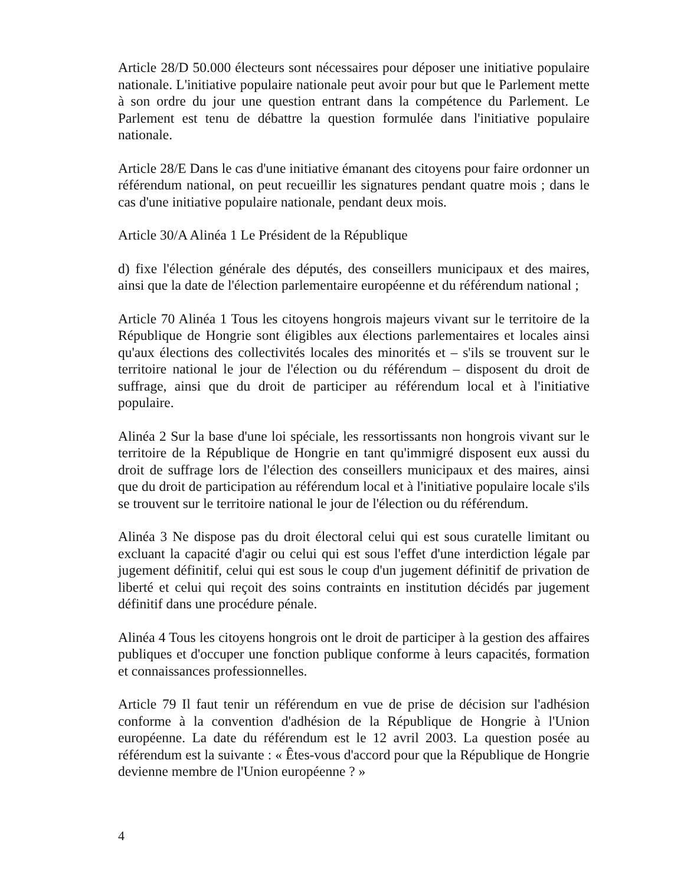Article 28/D 50.000 électeurs sont nécessaires pour déposer une initiative populaire nationale. L'initiative populaire nationale peut avoir pour but que le Parlement mette à son ordre du jour une question entrant dans la compétence du Parlement. Le Parlement est tenu de débattre la question formulée dans l'initiative populaire nationale.
Article 28/E Dans le cas d'une initiative émanant des citoyens pour faire ordonner un référendum national, on peut recueillir les signatures pendant quatre mois ; dans le cas d'une initiative populaire nationale, pendant deux mois.
Article 30/A Alinéa 1 Le Président de la République
d) fixe l'élection générale des députés, des conseillers municipaux et des maires, ainsi que la date de l'élection parlementaire européenne et du référendum national ;
Article 70 Alinéa 1 Tous les citoyens hongrois majeurs vivant sur le territoire de la République de Hongrie sont éligibles aux élections parlementaires et locales ainsi qu'aux élections des collectivités locales des minorités et – s'ils se trouvent sur le territoire national le jour de l'élection ou du référendum – disposent du droit de suffrage, ainsi que du droit de participer au référendum local et à l'initiative populaire.
Alinéa 2 Sur la base d'une loi spéciale, les ressortissants non hongrois vivant sur le territoire de la République de Hongrie en tant qu'immigré disposent eux aussi du droit de suffrage lors de l'élection des conseillers municipaux et des maires, ainsi que du droit de participation au référendum local et à l'initiative populaire locale s'ils se trouvent sur le territoire national le jour de l'élection ou du référendum.
Alinéa 3 Ne dispose pas du droit électoral celui qui est sous curatelle limitant ou excluant la capacité d'agir ou celui qui est sous l'effet d'une interdiction légale par jugement définitif, celui qui est sous le coup d'un jugement définitif de privation de liberté et celui qui reçoit des soins contraints en institution décidés par jugement définitif dans une procédure pénale.
Alinéa 4 Tous les citoyens hongrois ont le droit de participer à la gestion des affaires publiques et d'occuper une fonction publique conforme à leurs capacités, formation et connaissances professionnelles.
Article 79 Il faut tenir un référendum en vue de prise de décision sur l'adhésion conforme à la convention d'adhésion de la République de Hongrie à l'Union européenne. La date du référendum est le 12 avril 2003. La question posée au référendum est la suivante : « Êtes-vous d'accord pour que la République de Hongrie devienne membre de l'Union européenne ? »
4